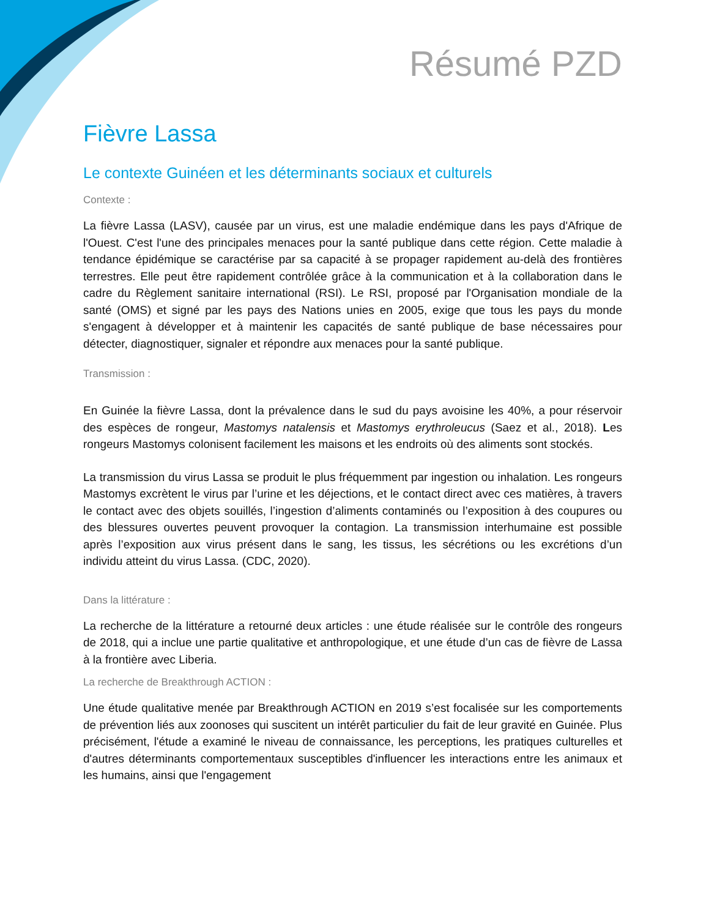Résumé PZD
Fièvre Lassa
Le contexte Guinéen et les déterminants sociaux et culturels
Contexte :
La fièvre Lassa (LASV), causée par un virus, est une maladie endémique dans les pays d'Afrique de l'Ouest. C'est l'une des principales menaces pour la santé publique dans cette région. Cette maladie à tendance épidémique se caractérise par sa capacité à se propager rapidement au-delà des frontières terrestres. Elle peut être rapidement contrôlée grâce à la communication et à la collaboration dans le cadre du Règlement sanitaire international (RSI). Le RSI, proposé par l'Organisation mondiale de la santé (OMS) et signé par les pays des Nations unies en 2005, exige que tous les pays du monde s'engagent à développer et à maintenir les capacités de santé publique de base nécessaires pour détecter, diagnostiquer, signaler et répondre aux menaces pour la santé publique.
Transmission :
En Guinée la fièvre Lassa, dont la prévalence dans le sud du pays avoisine les 40%, a pour réservoir des espèces de rongeur, Mastomys natalensis et Mastomys erythroleucus (Saez et al., 2018). Les rongeurs Mastomys colonisent facilement les maisons et les endroits où des aliments sont stockés.
La transmission du virus Lassa se produit le plus fréquemment par ingestion ou inhalation. Les rongeurs Mastomys excrètent le virus par l’urine et les déjections, et le contact direct avec ces matières, à travers le contact avec des objets souillés, l’ingestion d’aliments contaminés ou l’exposition à des coupures ou des blessures ouvertes peuvent provoquer la contagion. La transmission interhumaine est possible après l’exposition aux virus présent dans le sang, les tissus, les sécrétions ou les excrétions d’un individu atteint du virus Lassa. (CDC, 2020).
Dans la littérature :
La recherche de la littérature a retourné deux articles : une étude réalisée sur le contrôle des rongeurs de 2018, qui a inclue une partie qualitative et anthropologique, et une étude d’un cas de fièvre de Lassa à la frontière avec Liberia.
La recherche de Breakthrough ACTION :
Une étude qualitative menée par Breakthrough ACTION en 2019 s’est focalisée sur les comportements de prévention liés aux zoonoses qui suscitent un intérêt particulier du fait de leur gravité en Guinée. Plus précisément, l'étude a examiné le niveau de connaissance, les perceptions, les pratiques culturelles et d'autres déterminants comportementaux susceptibles d'influencer les interactions entre les animaux et les humains, ainsi que l'engagement